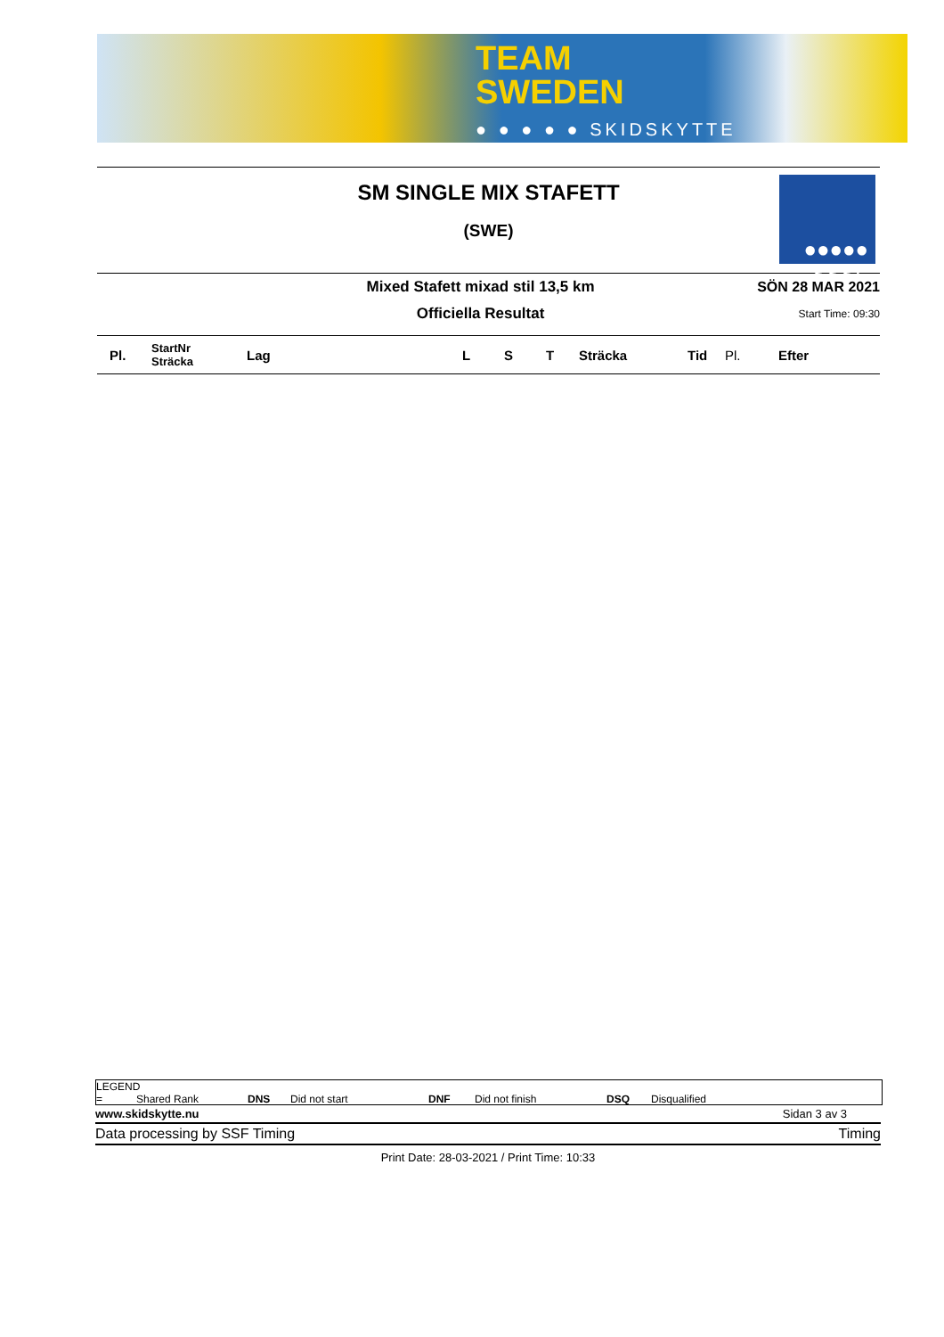TEAM
SWEDEN
● ● ● ● ● SKIDSKYTTE
●●●●●
SSSF
SM SINGLE MIX STAFETT
(SWE)
Mixed Stafett mixad stil 13,5 km
Officiella Resultat
SÖN 28 MAR 2021
Start Time: 09:30
| Pl. | StartNr Sträcka | Lag | L | S | T | Sträcka | Tid | Pl. | Efter |
| --- | --- | --- | --- | --- | --- | --- | --- | --- | --- |
LEGEND
= Shared Rank DNS Did not start DNF Did not finish DSQ Disqualified
www.skidskytte.nu Sidan 3 av 3
Data processing by SSF Timing Timing
Print Date: 28-03-2021 / Print Time: 10:33